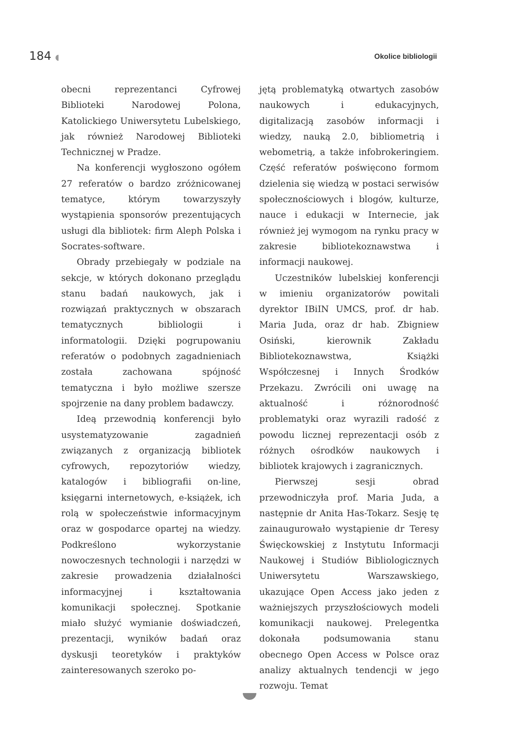184 ◖ Okolice bibliologii
obecni reprezentanci Cyfrowej Biblioteki Narodowej Polona, Katolickiego Uniwersytetu Lubelskiego, jak również Narodowej Biblioteki Technicznej w Pradze.
Na konferencji wygłoszono ogółem 27 referatów o bardzo zróżnicowanej tematyce, którym towarzyszyły wystąpienia sponsorów prezentujących usługi dla bibliotek: firm Aleph Polska i Socrates-software.
Obrady przebiegały w podziale na sekcje, w których dokonano przeglądu stanu badań naukowych, jak i rozwiązań praktycznych w obszarach tematycznych bibliologii i informatologii. Dzięki pogrupowaniu referatów o podobnych zagadnieniach została zachowana spójność tematyczna i było możliwe szersze spojrzenie na dany problem badawczy.
Ideą przewodnią konferencji było usystematyzowanie zagadnień związanych z organizacją bibliotek cyfrowych, repozytoriów wiedzy, katalogów i bibliografii on-line, księgarni internetowych, e-książek, ich rolą w społeczeństwie informacyjnym oraz w gospodarce opartej na wiedzy. Podkreślono wykorzystanie nowoczesnych technologii i narzędzi w zakresie prowadzenia działalności informacyjnej i kształtowania komunikacji społecznej. Spotkanie miało służyć wymianie doświadczeń, prezentacji, wyników badań oraz dyskusji teoretyków i praktyków zainteresowanych szeroko po-
jętą problematyką otwartych zasobów naukowych i edukacyjnych, digitalizacją zasobów informacji i wiedzy, nauką 2.0, bibliometrią i webometrią, a także infobrokeringiem. Część referatów poświęcono formom dzielenia się wiedzą w postaci serwisów społecznościowych i blogów, kulturze, nauce i edukacji w Internecie, jak również jej wymogom na rynku pracy w zakresie bibliotekoznawstwa i informacji naukowej.
Uczestników lubelskiej konferencji w imieniu organizatorów powitali dyrektor IBiIN UMCS, prof. dr hab. Maria Juda, oraz dr hab. Zbigniew Osiński, kierownik Zakładu Bibliotekoznawstwa, Książki Współczesnej i Innych Środków Przekazu. Zwrócili oni uwagę na aktualność i różnorodność problematyki oraz wyrazili radość z powodu licznej reprezentacji osób z różnych ośrodków naukowych i bibliotek krajowych i zagranicznych.
Pierwszej sesji obrad przewodniczyła prof. Maria Juda, a następnie dr Anita Has-Tokarz. Sesję tę zainaugurowało wystąpienie dr Teresy Święckowskiej z Instytutu Informacji Naukowej i Studiów Bibliologicznych Uniwersytetu Warszawskiego, ukazujące Open Access jako jeden z ważniejszych przyszłościowych modeli komunikacji naukowej. Prelegentka dokonała podsumowania stanu obecnego Open Access w Polsce oraz analizy aktualnych tendencji w jego rozwoju. Temat